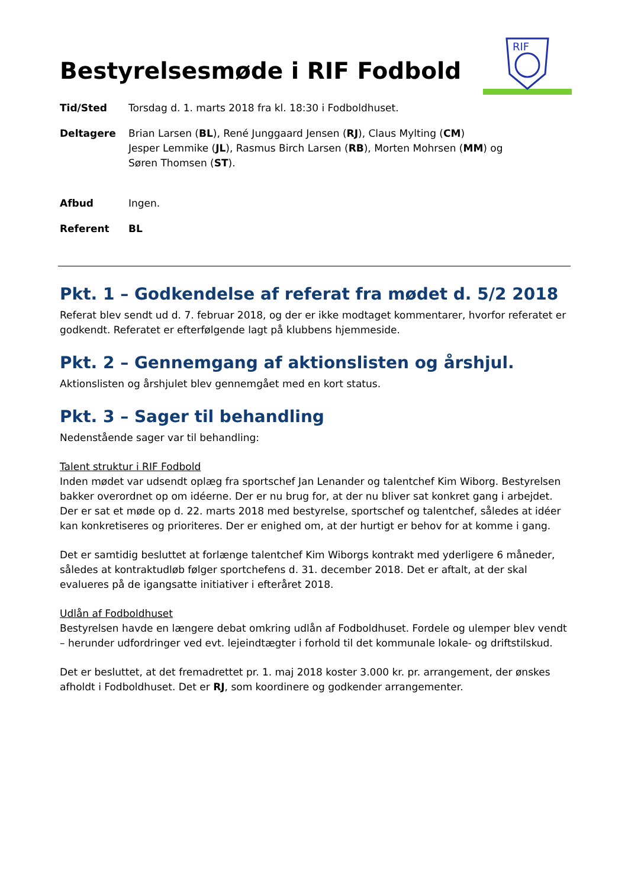RIF
Bestyrelsesmøde i RIF Fodbold
| Tid/Sted | Torsdag d. 1. marts 2018 fra kl. 18:30 i Fodboldhuset. |
| Deltagere | Brian Larsen ( BL ), René Junggaard Jensen ( RJ ), Claus Mylting ( CM ) Jesper Lemmike ( JL ), Rasmus Birch Larsen ( RB ), Morten Mohrsen ( MM ) og Søren Thomsen ( ST ). |
| Afbud | Ingen. |
| Referent | BL |
Pkt. 1 – Godkendelse af referat fra mødet d. 5/2 2018
Referat blev sendt ud d. 7. februar 2018, og der er ikke modtaget kommentarer, hvorfor referatet er godkendt. Referatet er efterfølgende lagt på klubbens hjemmeside.
Pkt. 2 – Gennemgang af aktionslisten og årshjul.
Aktionslisten og årshjulet blev gennemgået med en kort status.
Pkt. 3 – Sager til behandling
Nedenstående sager var til behandling:
Talent struktur i RIF Fodbold
Inden mødet var udsendt oplæg fra sportschef Jan Lenander og talentchef Kim Wiborg. Bestyrelsen bakker overordnet op om idéerne. Der er nu brug for, at der nu bliver sat konkret gang i arbejdet. Der er sat et møde op d. 22. marts 2018 med bestyrelse, sportschef og talentchef, således at idéer kan konkretiseres og prioriteres. Der er enighed om, at der hurtigt er behov for at komme i gang.
Det er samtidig besluttet at forlænge talentchef Kim Wiborgs kontrakt med yderligere 6 måneder, således at kontraktudløb følger sportchefens d. 31. december 2018. Det er aftalt, at der skal evalueres på de igangsatte initiativer i efteråret 2018.
Udlån af Fodboldhuset
Bestyrelsen havde en længere debat omkring udlån af Fodboldhuset. Fordele og ulemper blev vendt – herunder udfordringer ved evt. lejeindtægter i forhold til det kommunale lokale- og driftstilskud.
Det er besluttet, at det fremadrettet pr. 1. maj 2018 koster 3.000 kr. pr. arrangement, der ønskes afholdt i Fodboldhuset. Det er RJ, som koordinere og godkender arrangementer.